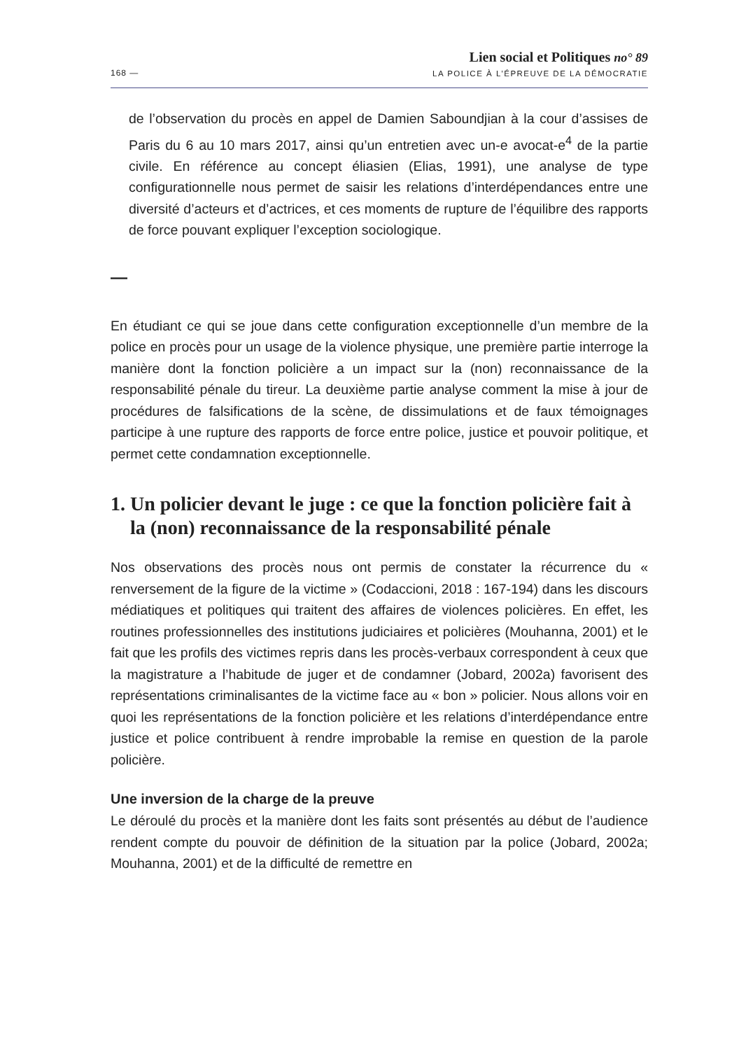168 —
Lien social et Politiques no° 89
LA POLICE À L’ÉPREUVE DE LA DÉMOCRATIE
de l’observation du procès en appel de Damien Saboundjian à la cour d’assises de Paris du 6 au 10 mars 2017, ainsi qu’un entretien avec un-e avocat-e<sup>4</sup> de la partie civile. En référence au concept éliasien (Elias, 1991), une analyse de type configurationnelle nous permet de saisir les relations d’interdépendances entre une diversité d’acteurs et d’actrices, et ces moments de rupture de l’équilibre des rapports de force pouvant expliquer l’exception sociologique.
—
En étudiant ce qui se joue dans cette configuration exceptionnelle d’un membre de la police en procès pour un usage de la violence physique, une première partie interroge la manière dont la fonction policière a un impact sur la (non) reconnaissance de la responsabilité pénale du tireur. La deuxième partie analyse comment la mise à jour de procédures de falsifications de la scène, de dissimulations et de faux témoignages participe à une rupture des rapports de force entre police, justice et pouvoir politique, et permet cette condamnation exceptionnelle.
1. Un policier devant le juge : ce que la fonction policière fait à la (non) reconnaissance de la responsabilité pénale
Nos observations des procès nous ont permis de constater la récurrence du « renversement de la figure de la victime » (Codaccioni, 2018 : 167-194) dans les discours médiatiques et politiques qui traitent des affaires de violences policières. En effet, les routines professionnelles des institutions judiciaires et policières (Mouhanna, 2001) et le fait que les profils des victimes repris dans les procès-verbaux correspondent à ceux que la magistrature a l’habitude de juger et de condamner (Jobard, 2002a) favorisent des représentations criminalisantes de la victime face au « bon » policier. Nous allons voir en quoi les représentations de la fonction policière et les relations d’interdépendance entre justice et police contribuent à rendre improbable la remise en question de la parole policière.
Une inversion de la charge de la preuve
Le déroulé du procès et la manière dont les faits sont présentés au début de l’audience rendent compte du pouvoir de définition de la situation par la police (Jobard, 2002a; Mouhanna, 2001) et de la difficulté de remettre en